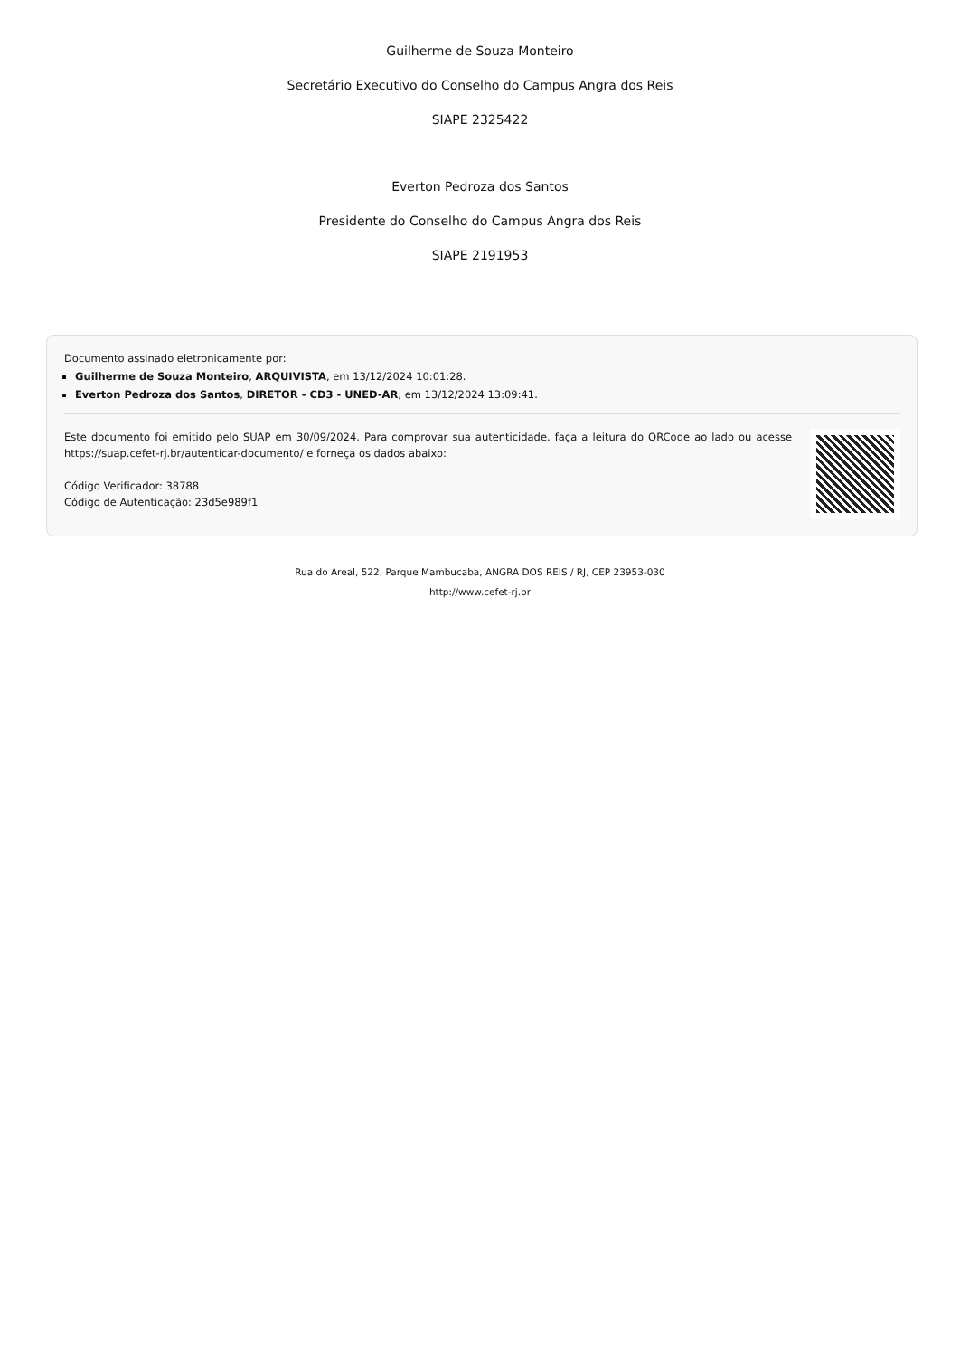Guilherme de Souza Monteiro
Secretário Executivo do Conselho do Campus Angra dos Reis
SIAPE 2325422
Everton Pedroza dos Santos
Presidente do Conselho do Campus Angra dos Reis
SIAPE 2191953
Documento assinado eletronicamente por:
Guilherme de Souza Monteiro, ARQUIVISTA, em 13/12/2024 10:01:28.
Everton Pedroza dos Santos, DIRETOR - CD3 - UNED-AR, em 13/12/2024 13:09:41.
Este documento foi emitido pelo SUAP em 30/09/2024. Para comprovar sua autenticidade, faça a leitura do QRCode ao lado ou acesse https://suap.cefet-rj.br/autenticar-documento/ e forneça os dados abaixo:
Código Verificador: 38788
Código de Autenticação: 23d5e989f1
Rua do Areal, 522, Parque Mambucaba, ANGRA DOS REIS / RJ, CEP 23953-030
http://www.cefet-rj.br